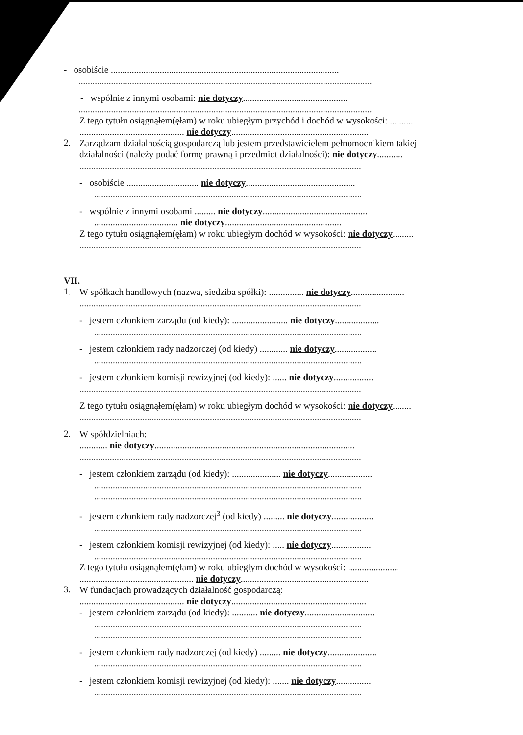- osobiście ..................................................................................................
..............................................................................................................................
- wspólnie z innymi osobami: nie dotyczy.............................................
..............................................................................................................................
Z tego tytułu osiągnąłem(ęłam) w roku ubiegłym przychód i dochód w wysokości: ..........
............................................. nie dotyczy...........................................................
2.
Zarządzam działalnością gospodarczą lub jestem przedstawicielem pełnomocnikiem takiej działalności (należy podać formę prawną i przedmiot działalności): nie dotyczy...........
.........................................................................................................................
- osobiście ............................... nie dotyczy...............................................
...................................................................................................................
- wspólnie z innymi osobami ......... nie dotyczy.............................................
.................................... nie dotyczy..................................................
Z tego tytułu osiągnąłem(ęłam) w roku ubiegłym dochód w wysokości: nie dotyczy.........
.........................................................................................................................
VII.
1.
W spółkach handlowych (nazwa, siedziba spółki): ............... nie dotyczy.......................
.........................................................................................................................
- jestem członkiem zarządu (od kiedy): ........................ nie dotyczy...................
...................................................................................................................
- jestem członkiem rady nadzorczej (od kiedy) ............ nie dotyczy..................
...................................................................................................................
- jestem członkiem komisji rewizyjnej (od kiedy): ...... nie dotyczy.................
.........................................................................................................................
Z tego tytułu osiągnąłem(ęłam) w roku ubiegłym dochód w wysokości: nie dotyczy........
.........................................................................................................................
2.
W spółdzielniach:
............ nie dotyczy......................................................................................
.........................................................................................................................
- jestem członkiem zarządu (od kiedy): ..................... nie dotyczy...................
...................................................................................................................
...................................................................................................................
- jestem członkiem rady nadzorczej<sup>3</sup> (od kiedy) ......... nie dotyczy..................
...................................................................................................................
- jestem członkiem komisji rewizyjnej (od kiedy): ..... nie dotyczy.................
...................................................................................................................
Z tego tytułu osiągnąłem(ęłam) w roku ubiegłym dochód w wysokości: ......................
................................................. nie dotyczy.......................................................
3.
W fundacjach prowadzących działalność gospodarczą:
............................................. nie dotyczy..........................................................
- jestem członkiem zarządu (od kiedy): ........... nie dotyczy..............................
...................................................................................................................
...................................................................................................................
- jestem członkiem rady nadzorczej (od kiedy) ......... nie dotyczy.....................
...................................................................................................................
- jestem członkiem komisji rewizyjnej (od kiedy): ....... nie dotyczy...............
...................................................................................................................